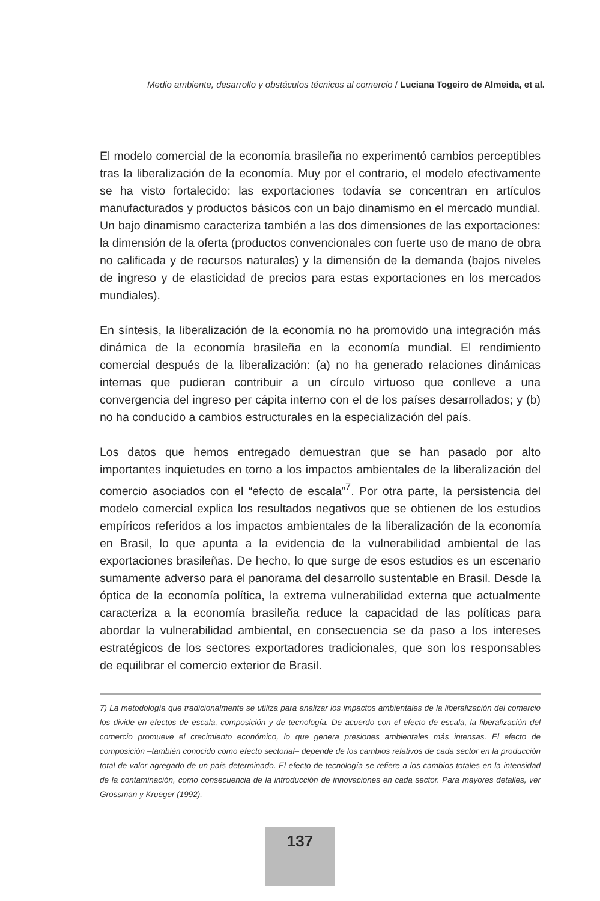Medio ambiente, desarrollo y obstáculos técnicos al comercio / Luciana Togeiro de Almeida, et al.
El modelo comercial de la economía brasileña no experimentó cambios perceptibles tras la liberalización de la economía. Muy por el contrario, el modelo efectivamente se ha visto fortalecido: las exportaciones todavía se concentran en artículos manufacturados y productos básicos con un bajo dinamismo en el mercado mundial. Un bajo dinamismo caracteriza también a las dos dimensiones de las exportaciones: la dimensión de la oferta (productos convencionales con fuerte uso de mano de obra no calificada y de recursos naturales) y la dimensión de la demanda (bajos niveles de ingreso y de elasticidad de precios para estas exportaciones en los mercados mundiales).
En síntesis, la liberalización de la economía no ha promovido una integración más dinámica de la economía brasileña en la economía mundial. El rendimiento comercial después de la liberalización: (a) no ha generado relaciones dinámicas internas que pudieran contribuir a un círculo virtuoso que conlleve a una convergencia del ingreso per cápita interno con el de los países desarrollados; y (b) no ha conducido a cambios estructurales en la especialización del país.
Los datos que hemos entregado demuestran que se han pasado por alto importantes inquietudes en torno a los impactos ambientales de la liberalización del comercio asociados con el “efecto de escala”<sup>7</sup>. Por otra parte, la persistencia del modelo comercial explica los resultados negativos que se obtienen de los estudios empíricos referidos a los impactos ambientales de la liberalización de la economía en Brasil, lo que apunta a la evidencia de la vulnerabilidad ambiental de las exportaciones brasileñas. De hecho, lo que surge de esos estudios es un escenario sumamente adverso para el panorama del desarrollo sustentable en Brasil. Desde la óptica de la economía política, la extrema vulnerabilidad externa que actualmente caracteriza a la economía brasileña reduce la capacidad de las políticas para abordar la vulnerabilidad ambiental, en consecuencia se da paso a los intereses estratégicos de los sectores exportadores tradicionales, que son los responsables de equilibrar el comercio exterior de Brasil.
7) La metodología que tradicionalmente se utiliza para analizar los impactos ambientales de la liberalización del comercio los divide en efectos de escala, composición y de tecnología. De acuerdo con el efecto de escala, la liberalización del comercio promueve el crecimiento económico, lo que genera presiones ambientales más intensas. El efecto de composición –también conocido como efecto sectorial– depende de los cambios relativos de cada sector en la producción total de valor agregado de un país determinado. El efecto de tecnología se refiere a los cambios totales en la intensidad de la contaminación, como consecuencia de la introducción de innovaciones en cada sector. Para mayores detalles, ver Grossman y Krueger (1992).
137